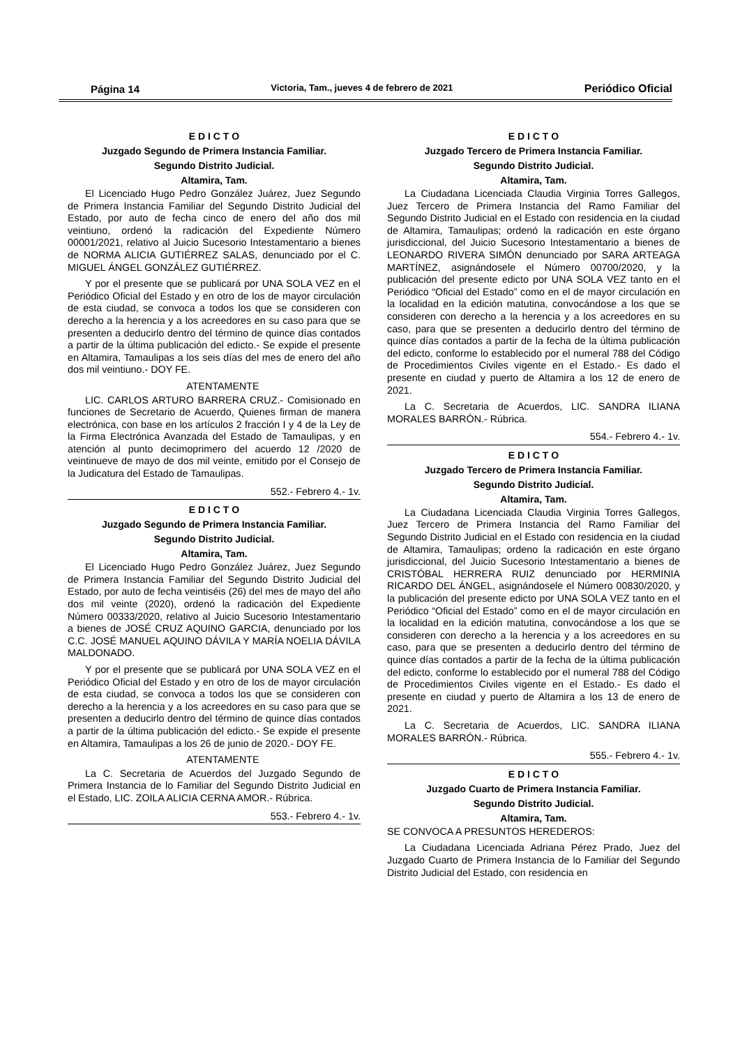Página 14 Victoria, Tam., jueves 4 de febrero de 2021 Periódico Oficial
E D I C T O
Juzgado Segundo de Primera Instancia Familiar.
Segundo Distrito Judicial.
Altamira, Tam.
El Licenciado Hugo Pedro González Juárez, Juez Segundo de Primera Instancia Familiar del Segundo Distrito Judicial del Estado, por auto de fecha cinco de enero del año dos mil veintiuno, ordenó la radicación del Expediente Número 00001/2021, relativo al Juicio Sucesorio Intestamentario a bienes de NORMA ALICIA GUTIÉRREZ SALAS, denunciado por el C. MIGUEL ÁNGEL GONZÁLEZ GUTIÉRREZ.
Y por el presente que se publicará por UNA SOLA VEZ en el Periódico Oficial del Estado y en otro de los de mayor circulación de esta ciudad, se convoca a todos los que se consideren con derecho a la herencia y a los acreedores en su caso para que se presenten a deducirlo dentro del término de quince días contados a partir de la última publicación del edicto.- Se expide el presente en Altamira, Tamaulipas a los seis días del mes de enero del año dos mil veintiuno.- DOY FE.
ATENTAMENTE
LIC. CARLOS ARTURO BARRERA CRUZ.- Comisionado en funciones de Secretario de Acuerdo, Quienes firman de manera electrónica, con base en los artículos 2 fracción I y 4 de la Ley de la Firma Electrónica Avanzada del Estado de Tamaulipas, y en atención al punto decimoprimero del acuerdo 12 /2020 de veintinueve de mayo de dos mil veinte, emitido por el Consejo de la Judicatura del Estado de Tamaulipas.
552.- Febrero 4.- 1v.
E D I C T O
Juzgado Segundo de Primera Instancia Familiar.
Segundo Distrito Judicial.
Altamira, Tam.
El Licenciado Hugo Pedro González Juárez, Juez Segundo de Primera Instancia Familiar del Segundo Distrito Judicial del Estado, por auto de fecha veintiséis (26) del mes de mayo del año dos mil veinte (2020), ordenó la radicación del Expediente Número 00333/2020, relativo al Juicio Sucesorio Intestamentario a bienes de JOSÉ CRUZ AQUINO GARCIA, denunciado por los C.C. JOSÉ MANUEL AQUINO DÁVILA Y MARÍA NOELIA DÁVILA MALDONADO.
Y por el presente que se publicará por UNA SOLA VEZ en el Periódico Oficial del Estado y en otro de los de mayor circulación de esta ciudad, se convoca a todos los que se consideren con derecho a la herencia y a los acreedores en su caso para que se presenten a deducirlo dentro del término de quince días contados a partir de la última publicación del edicto.- Se expide el presente en Altamira, Tamaulipas a los 26 de junio de 2020.- DOY FE.
ATENTAMENTE
La C. Secretaria de Acuerdos del Juzgado Segundo de Primera Instancia de lo Familiar del Segundo Distrito Judicial en el Estado, LIC. ZOILA ALICIA CERNA AMOR.- Rúbrica.
553.- Febrero 4.- 1v.
E D I C T O
Juzgado Tercero de Primera Instancia Familiar.
Segundo Distrito Judicial.
Altamira, Tam.
La Ciudadana Licenciada Claudia Virginia Torres Gallegos, Juez Tercero de Primera Instancia del Ramo Familiar del Segundo Distrito Judicial en el Estado con residencia en la ciudad de Altamira, Tamaulipas; ordenó la radicación en este órgano jurisdiccional, del Juicio Sucesorio Intestamentario a bienes de LEONARDO RIVERA SIMÓN denunciado por SARA ARTEAGA MARTÍNEZ, asignándosele el Número 00700/2020, y la publicación del presente edicto por UNA SOLA VEZ tanto en el Periódico “Oficial del Estado” como en el de mayor circulación en la localidad en la edición matutina, convocándose a los que se consideren con derecho a la herencia y a los acreedores en su caso, para que se presenten a deducirlo dentro del término de quince días contados a partir de la fecha de la última publicación del edicto, conforme lo establecido por el numeral 788 del Código de Procedimientos Civiles vigente en el Estado.- Es dado el presente en ciudad y puerto de Altamira a los 12 de enero de 2021.
La C. Secretaria de Acuerdos, LIC. SANDRA ILIANA MORALES BARRÓN.- Rúbrica.
554.- Febrero 4.- 1v.
E D I C T O
Juzgado Tercero de Primera Instancia Familiar.
Segundo Distrito Judicial.
Altamira, Tam.
La Ciudadana Licenciada Claudia Virginia Torres Gallegos, Juez Tercero de Primera Instancia del Ramo Familiar del Segundo Distrito Judicial en el Estado con residencia en la ciudad de Altamira, Tamaulipas; ordeno la radicación en este órgano jurisdiccional, del Juicio Sucesorio Intestamentario a bienes de CRISTÓBAL HERRERA RUIZ denunciado por HERMINIA RICARDO DEL ÁNGEL, asignándosele el Número 00830/2020, y la publicación del presente edicto por UNA SOLA VEZ tanto en el Periódico “Oficial del Estado” como en el de mayor circulación en la localidad en la edición matutina, convocándose a los que se consideren con derecho a la herencia y a los acreedores en su caso, para que se presenten a deducirlo dentro del término de quince días contados a partir de la fecha de la última publicación del edicto, conforme lo establecido por el numeral 788 del Código de Procedimientos Civiles vigente en el Estado.- Es dado el presente en ciudad y puerto de Altamira a los 13 de enero de 2021.
La C. Secretaria de Acuerdos, LIC. SANDRA ILIANA MORALES BARRÓN.- Rúbrica.
555.- Febrero 4.- 1v.
E D I C T O
Juzgado Cuarto de Primera Instancia Familiar.
Segundo Distrito Judicial.
Altamira, Tam.
SE CONVOCA A PRESUNTOS HEREDEROS:
La Ciudadana Licenciada Adriana Pérez Prado, Juez del Juzgado Cuarto de Primera Instancia de lo Familiar del Segundo Distrito Judicial del Estado, con residencia en